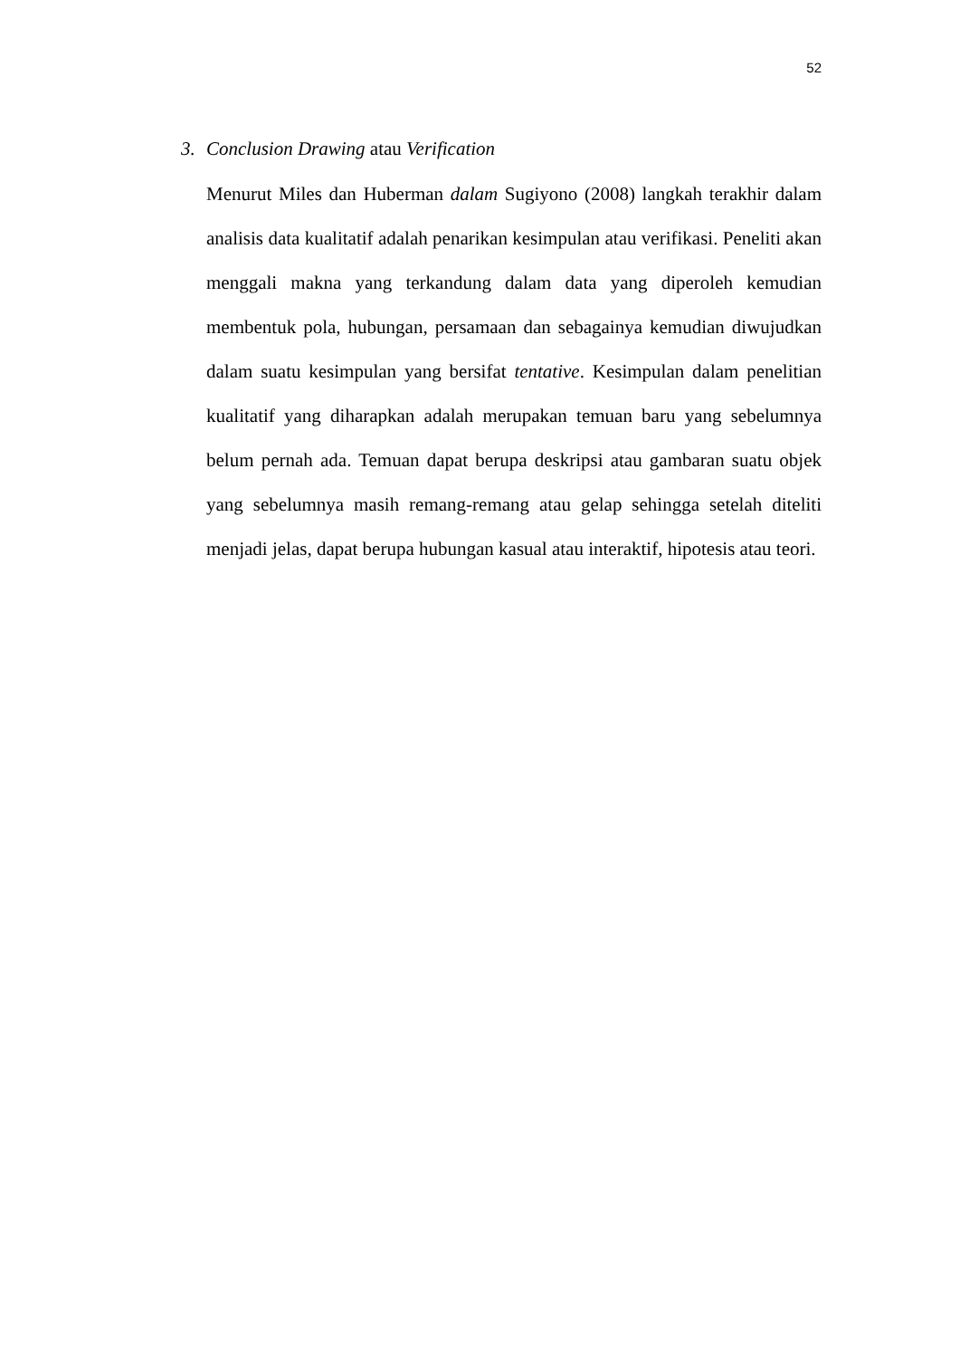52
3. Conclusion Drawing atau Verification
Menurut Miles dan Huberman dalam Sugiyono (2008) langkah terakhir dalam analisis data kualitatif adalah penarikan kesimpulan atau verifikasi. Peneliti akan menggali makna yang terkandung dalam data yang diperoleh kemudian membentuk pola, hubungan, persamaan dan sebagainya kemudian diwujudkan dalam suatu kesimpulan yang bersifat tentative. Kesimpulan dalam penelitian kualitatif yang diharapkan adalah merupakan temuan baru yang sebelumnya belum pernah ada. Temuan dapat berupa deskripsi atau gambaran suatu objek yang sebelumnya masih remang-remang atau gelap sehingga setelah diteliti menjadi jelas, dapat berupa hubungan kasual atau interaktif, hipotesis atau teori.